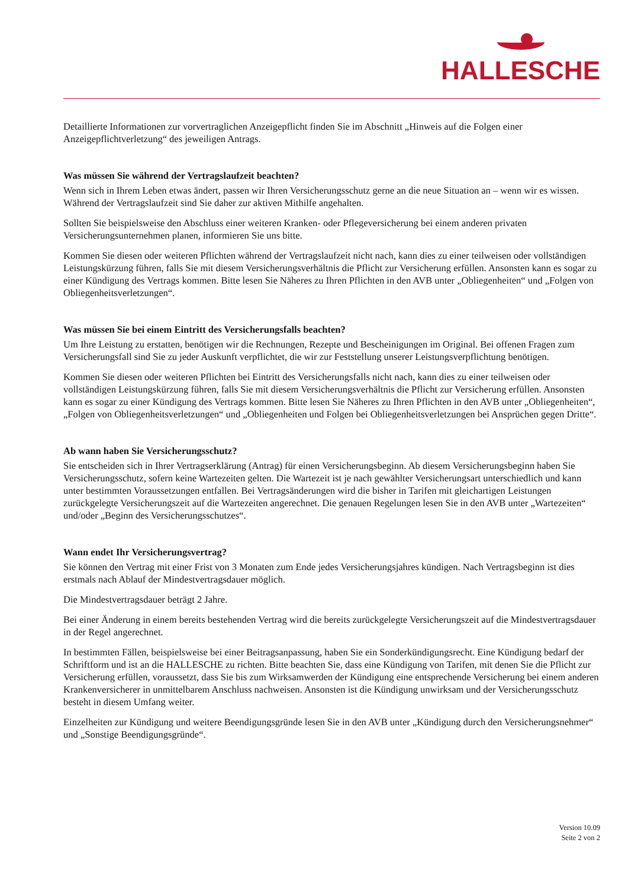HALLESCHE
Detaillierte Informationen zur vorvertraglichen Anzeigepflicht finden Sie im Abschnitt „Hinweis auf die Folgen einer Anzeigepflichtverletzung“ des jeweiligen Antrags.
Was müssen Sie während der Vertragslaufzeit beachten?
Wenn sich in Ihrem Leben etwas ändert, passen wir Ihren Versicherungsschutz gerne an die neue Situation an – wenn wir es wissen. Während der Vertragslaufzeit sind Sie daher zur aktiven Mithilfe angehalten.
Sollten Sie beispielsweise den Abschluss einer weiteren Kranken- oder Pflegeversicherung bei einem anderen privaten Versicherungsunternehmen planen, informieren Sie uns bitte.
Kommen Sie diesen oder weiteren Pflichten während der Vertragslaufzeit nicht nach, kann dies zu einer teilweisen oder vollständigen Leistungskürzung führen, falls Sie mit diesem Versicherungsverhältnis die Pflicht zur Versicherung erfüllen. Ansonsten kann es sogar zu einer Kündigung des Vertrags kommen. Bitte lesen Sie Näheres zu Ihren Pflichten in den AVB unter „Obliegenheiten“ und „Folgen von Obliegenheitsverletzungen“.
Was müssen Sie bei einem Eintritt des Versicherungsfalls beachten?
Um Ihre Leistung zu erstatten, benötigen wir die Rechnungen, Rezepte und Bescheinigungen im Original. Bei offenen Fragen zum Versicherungsfall sind Sie zu jeder Auskunft verpflichtet, die wir zur Feststellung unserer Leistungsverpflichtung benötigen.
Kommen Sie diesen oder weiteren Pflichten bei Eintritt des Versicherungsfalls nicht nach, kann dies zu einer teilweisen oder vollständigen Leistungskürzung führen, falls Sie mit diesem Versicherungsverhältnis die Pflicht zur Versicherung erfüllen. Ansonsten kann es sogar zu einer Kündigung des Vertrags kommen. Bitte lesen Sie Näheres zu Ihren Pflichten in den AVB unter „Obliegenheiten“, „Folgen von Obliegenheitsverletzungen“ und „Obliegenheiten und Folgen bei Obliegenheitsverletzungen bei Ansprüchen gegen Dritte“.
Ab wann haben Sie Versicherungsschutz?
Sie entscheiden sich in Ihrer Vertragserklärung (Antrag) für einen Versicherungsbeginn. Ab diesem Versicherungsbeginn haben Sie Versicherungsschutz, sofern keine Wartezeiten gelten. Die Wartezeit ist je nach gewählter Versicherungsart unterschiedlich und kann unter bestimmten Voraussetzungen entfallen. Bei Vertragsänderungen wird die bisher in Tarifen mit gleichartigen Leistungen zurückgelegte Versicherungszeit auf die Wartezeiten angerechnet. Die genauen Regelungen lesen Sie in den AVB unter „Wartezeiten“ und/oder „Beginn des Versicherungsschutzes“.
Wann endet Ihr Versicherungsvertrag?
Sie können den Vertrag mit einer Frist von 3 Monaten zum Ende jedes Versicherungsjahres kündigen. Nach Vertragsbeginn ist dies erstmals nach Ablauf der Mindestvertragsdauer möglich.
Die Mindestvertragsdauer beträgt 2 Jahre.
Bei einer Änderung in einem bereits bestehenden Vertrag wird die bereits zurückgelegte Versicherungszeit auf die Mindestvertragsdauer in der Regel angerechnet.
In bestimmten Fällen, beispielsweise bei einer Beitragsanpassung, haben Sie ein Sonderkündigungsrecht. Eine Kündigung bedarf der Schriftform und ist an die HALLESCHE zu richten. Bitte beachten Sie, dass eine Kündigung von Tarifen, mit denen Sie die Pflicht zur Versicherung erfüllen, voraussetzt, dass Sie bis zum Wirksamwerden der Kündigung eine entsprechende Versicherung bei einem anderen Krankenversicherer in unmittelbarem Anschluss nachweisen. Ansonsten ist die Kündigung unwirksam und der Versicherungsschutz besteht in diesem Umfang weiter.
Einzelheiten zur Kündigung und weitere Beendigungsgründe lesen Sie in den AVB unter „Kündigung durch den Versicherungsnehmer“ und „Sonstige Beendigungsgründe“.
Version 10.09
Seite 2 von 2